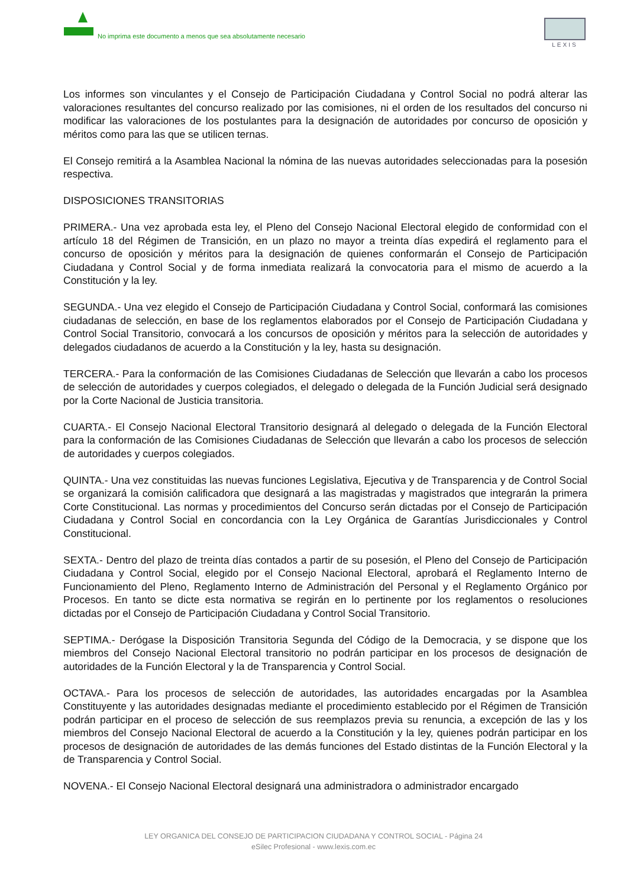No imprima este documento a menos que sea absolutamente necesario
LEXIS
Los informes son vinculantes y el Consejo de Participación Ciudadana y Control Social no podrá alterar las valoraciones resultantes del concurso realizado por las comisiones, ni el orden de los resultados del concurso ni modificar las valoraciones de los postulantes para la designación de autoridades por concurso de oposición y méritos como para las que se utilicen ternas.
El Consejo remitirá a la Asamblea Nacional la nómina de las nuevas autoridades seleccionadas para la posesión respectiva.
DISPOSICIONES TRANSITORIAS
PRIMERA.- Una vez aprobada esta ley, el Pleno del Consejo Nacional Electoral elegido de conformidad con el artículo 18 del Régimen de Transición, en un plazo no mayor a treinta días expedirá el reglamento para el concurso de oposición y méritos para la designación de quienes conformarán el Consejo de Participación Ciudadana y Control Social y de forma inmediata realizará la convocatoria para el mismo de acuerdo a la Constitución y la ley.
SEGUNDA.- Una vez elegido el Consejo de Participación Ciudadana y Control Social, conformará las comisiones ciudadanas de selección, en base de los reglamentos elaborados por el Consejo de Participación Ciudadana y Control Social Transitorio, convocará a los concursos de oposición y méritos para la selección de autoridades y delegados ciudadanos de acuerdo a la Constitución y la ley, hasta su designación.
TERCERA.- Para la conformación de las Comisiones Ciudadanas de Selección que llevarán a cabo los procesos de selección de autoridades y cuerpos colegiados, el delegado o delegada de la Función Judicial será designado por la Corte Nacional de Justicia transitoria.
CUARTA.- El Consejo Nacional Electoral Transitorio designará al delegado o delegada de la Función Electoral para la conformación de las Comisiones Ciudadanas de Selección que llevarán a cabo los procesos de selección de autoridades y cuerpos colegiados.
QUINTA.- Una vez constituidas las nuevas funciones Legislativa, Ejecutiva y de Transparencia y de Control Social se organizará la comisión calificadora que designará a las magistradas y magistrados que integrarán la primera Corte Constitucional. Las normas y procedimientos del Concurso serán dictadas por el Consejo de Participación Ciudadana y Control Social en concordancia con la Ley Orgánica de Garantías Jurisdiccionales y Control Constitucional.
SEXTA.- Dentro del plazo de treinta días contados a partir de su posesión, el Pleno del Consejo de Participación Ciudadana y Control Social, elegido por el Consejo Nacional Electoral, aprobará el Reglamento Interno de Funcionamiento del Pleno, Reglamento Interno de Administración del Personal y el Reglamento Orgánico por Procesos. En tanto se dicte esta normativa se regirán en lo pertinente por los reglamentos o resoluciones dictadas por el Consejo de Participación Ciudadana y Control Social Transitorio.
SEPTIMA.- Derógase la Disposición Transitoria Segunda del Código de la Democracia, y se dispone que los miembros del Consejo Nacional Electoral transitorio no podrán participar en los procesos de designación de autoridades de la Función Electoral y la de Transparencia y Control Social.
OCTAVA.- Para los procesos de selección de autoridades, las autoridades encargadas por la Asamblea Constituyente y las autoridades designadas mediante el procedimiento establecido por el Régimen de Transición podrán participar en el proceso de selección de sus reemplazos previa su renuncia, a excepción de las y los miembros del Consejo Nacional Electoral de acuerdo a la Constitución y la ley, quienes podrán participar en los procesos de designación de autoridades de las demás funciones del Estado distintas de la Función Electoral y la de Transparencia y Control Social.
NOVENA.- El Consejo Nacional Electoral designará una administradora o administrador encargado
LEY ORGANICA DEL CONSEJO DE PARTICIPACION CIUDADANA Y CONTROL SOCIAL - Página 24
eSilec Profesional - www.lexis.com.ec